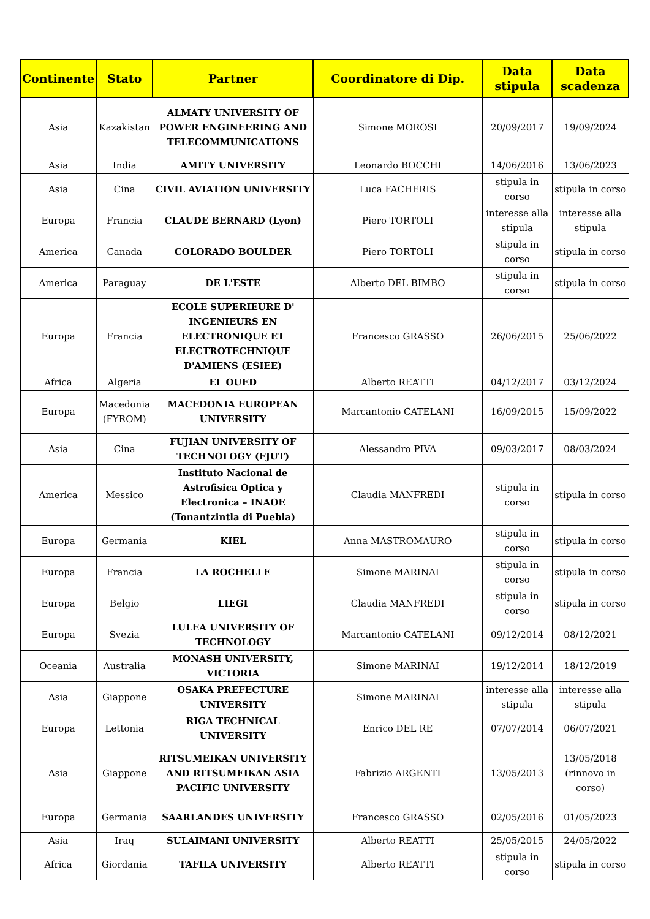| Continente | Stato | Partner | Coordinatore di Dip. | Data stipula | Data scadenza |
| --- | --- | --- | --- | --- | --- |
| Asia | Kazakistan | ALMATY UNIVERSITY OF POWER ENGINEERING AND TELECOMMUNICATIONS | Simone MOROSI | 20/09/2017 | 19/09/2024 |
| Asia | India | AMITY UNIVERSITY | Leonardo BOCCHI | 14/06/2016 | 13/06/2023 |
| Asia | Cina | CIVIL AVIATION UNIVERSITY | Luca FACHERIS | stipula in corso | stipula in corso |
| Europa | Francia | CLAUDE BERNARD (Lyon) | Piero TORTOLI | interesse alla stipula | interesse alla stipula |
| America | Canada | COLORADO BOULDER | Piero TORTOLI | stipula in corso | stipula in corso |
| America | Paraguay | DE L'ESTE | Alberto DEL BIMBO | stipula in corso | stipula in corso |
| Europa | Francia | ECOLE SUPERIEURE D' INGENIEURS EN ELECTRONIQUE ET ELECTROTECHNIQUE D'AMIENS (ESIEE) | Francesco GRASSO | 26/06/2015 | 25/06/2022 |
| Africa | Algeria | EL OUED | Alberto REATTI | 04/12/2017 | 03/12/2024 |
| Europa | Macedonia (FYROM) | MACEDONIA EUROPEAN UNIVERSITY | Marcantonio CATELANI | 16/09/2015 | 15/09/2022 |
| Asia | Cina | FUJIAN UNIVERSITY OF TECHNOLOGY (FJUT) | Alessandro PIVA | 09/03/2017 | 08/03/2024 |
| America | Messico | Instituto Nacional de Astrofisica Optica y Electronica – INAOE (Tonantzintla di Puebla) | Claudia MANFREDI | stipula in corso | stipula in corso |
| Europa | Germania | KIEL | Anna MASTROMAURO | stipula in corso | stipula in corso |
| Europa | Francia | LA ROCHELLE | Simone MARINAI | stipula in corso | stipula in corso |
| Europa | Belgio | LIEGI | Claudia MANFREDI | stipula in corso | stipula in corso |
| Europa | Svezia | LULEA UNIVERSITY OF TECHNOLOGY | Marcantonio CATELANI | 09/12/2014 | 08/12/2021 |
| Oceania | Australia | MONASH UNIVERSITY, VICTORIA | Simone MARINAI | 19/12/2014 | 18/12/2019 |
| Asia | Giappone | OSAKA PREFECTURE UNIVERSITY | Simone MARINAI | interesse alla stipula | interesse alla stipula |
| Europa | Lettonia | RIGA TECHNICAL UNIVERSITY | Enrico DEL RE | 07/07/2014 | 06/07/2021 |
| Asia | Giappone | RITSUMEIKAN UNIVERSITY AND RITSUMEIKAN ASIA PACIFIC UNIVERSITY | Fabrizio ARGENTI | 13/05/2013 | 13/05/2018 (rinnovo in corso) |
| Europa | Germania | SAARLANDES UNIVERSITY | Francesco GRASSO | 02/05/2016 | 01/05/2023 |
| Asia | Iraq | SULAIMANI UNIVERSITY | Alberto REATTI | 25/05/2015 | 24/05/2022 |
| Africa | Giordania | TAFILA UNIVERSITY | Alberto REATTI | stipula in corso | stipula in corso |